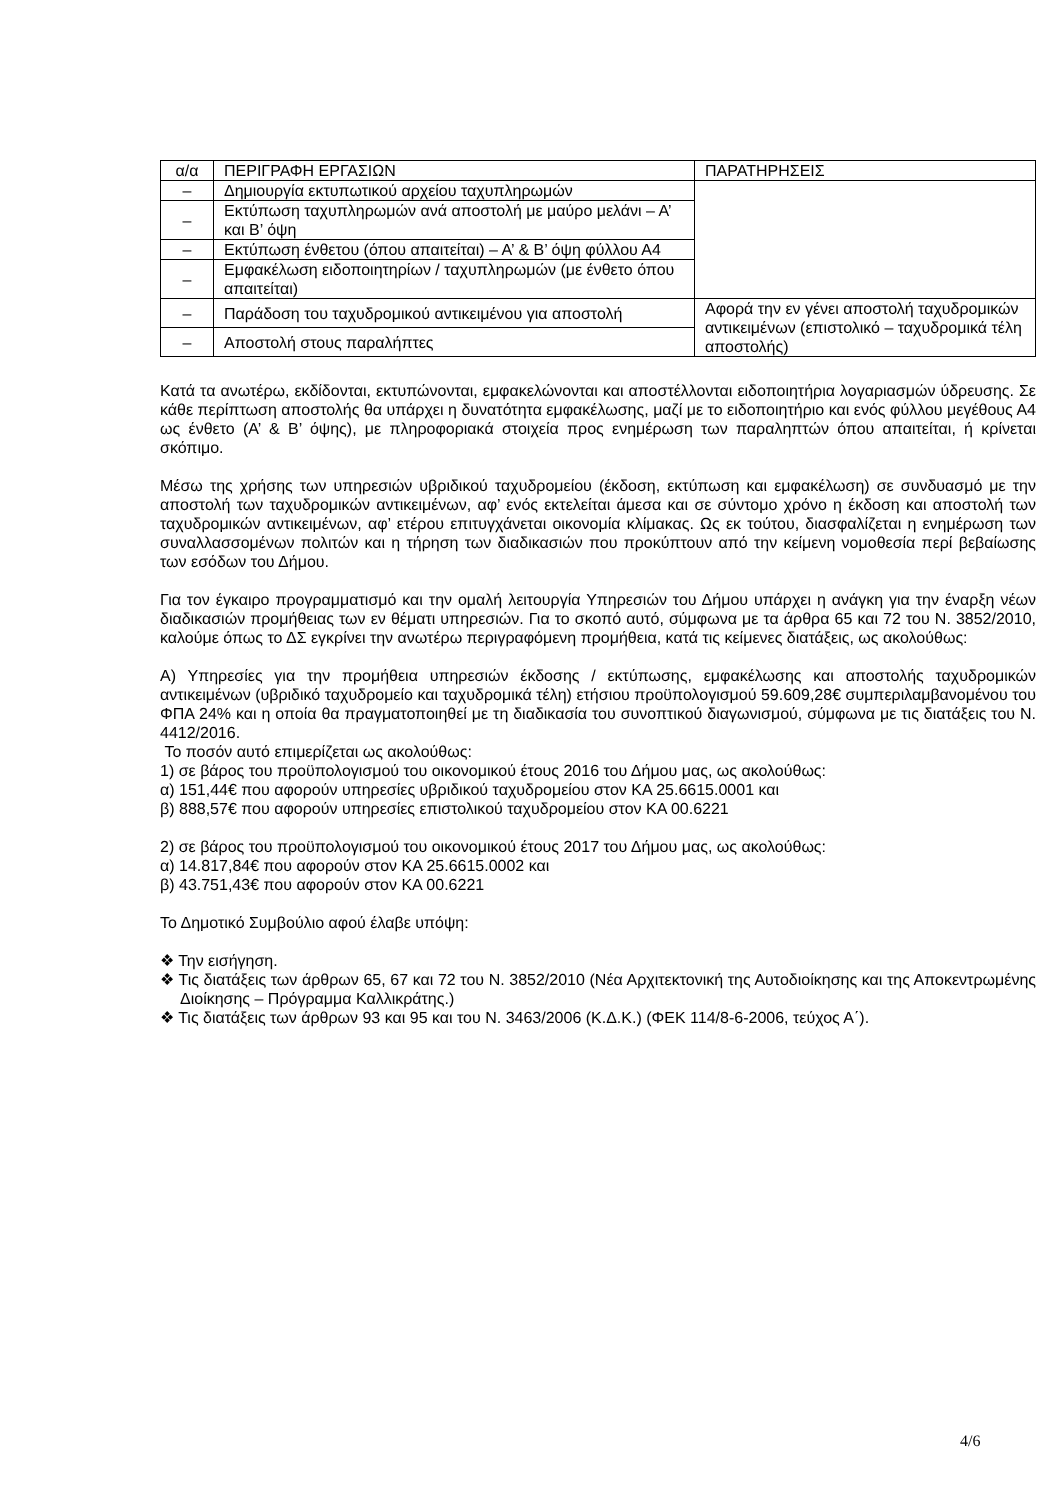| α/α | ΠΕΡΙΓΡΑΦΗ ΕΡΓΑΣΙΩΝ | ΠΑΡΑΤΗΡΗΣΕΙΣ |
| – | Δημιουργία εκτυπωτικού αρχείου ταχυπληρωμών | |
| – | Εκτύπωση ταχυπληρωμών ανά αποστολή με μαύρο μελάνι – Α’ και Β’ όψη | |
| – | Εκτύπωση ένθετου (όπου απαιτείται) – Α’ & Β’ όψη φύλλου Α4 | |
| – | Εμφακέλωση ειδοποιητηρίων / ταχυπληρωμών (με ένθετο όπου απαιτείται) | |
| – | Παράδοση του ταχυδρομικού αντικειμένου για αποστολή | Αφορά την εν γένει αποστολή ταχυδρομικών αντικειμένων (επιστολικό – ταχυδρομικά τέλη αποστολής) |
| – | Αποστολή στους παραλήπτες | |
Κατά τα ανωτέρω, εκδίδονται, εκτυπώνονται, εμφακελώνονται και αποστέλλονται ειδοποιητήρια λογαριασμών ύδρευσης. Σε κάθε περίπτωση αποστολής θα υπάρχει η δυνατότητα εμφακέλωσης, μαζί με το ειδοποιητήριο και ενός φύλλου μεγέθους Α4 ως ένθετο (Α’ & Β’ όψης), με πληροφοριακά στοιχεία προς ενημέρωση των παραληπτών όπου απαιτείται, ή κρίνεται σκόπιμο.
Μέσω της χρήσης των υπηρεσιών υβριδικού ταχυδρομείου (έκδοση, εκτύπωση και εμφακέλωση) σε συνδυασμό με την αποστολή των ταχυδρομικών αντικειμένων, αφ’ ενός εκτελείται άμεσα και σε σύντομο χρόνο η έκδοση και αποστολή των ταχυδρομικών αντικειμένων, αφ’ ετέρου επιτυγχάνεται οικονομία κλίμακας. Ως εκ τούτου, διασφαλίζεται η ενημέρωση των συναλλασσομένων πολιτών και η τήρηση των διαδικασιών που προκύπτουν από την κείμενη νομοθεσία περί βεβαίωσης των εσόδων του Δήμου.
Για τον έγκαιρο προγραμματισμό και την ομαλή λειτουργία Υπηρεσιών του Δήμου υπάρχει η ανάγκη για την έναρξη νέων διαδικασιών προμήθειας των εν θέματι υπηρεσιών. Για το σκοπό αυτό, σύμφωνα με τα άρθρα 65 και 72 του Ν. 3852/2010, καλούμε όπως το ΔΣ εγκρίνει την ανωτέρω περιγραφόμενη προμήθεια, κατά τις κείμενες διατάξεις, ως ακολούθως:
Α) Υπηρεσίες για την προμήθεια υπηρεσιών έκδοσης / εκτύπωσης, εμφακέλωσης και αποστολής ταχυδρομικών αντικειμένων (υβριδικό ταχυδρομείο και ταχυδρομικά τέλη) ετήσιου προϋπολογισμού 59.609,28€ συμπεριλαμβανομένου του ΦΠΑ 24% και η οποία θα πραγματοποιηθεί με τη διαδικασία του συνοπτικού διαγωνισμού, σύμφωνα με τις διατάξεις του Ν. 4412/2016.
Το ποσόν αυτό επιμερίζεται ως ακολούθως:
1) σε βάρος του προϋπολογισμού του οικονομικού έτους 2016 του Δήμου μας, ως ακολούθως:
α) 151,44€ που αφορούν υπηρεσίες υβριδικού ταχυδρομείου στον ΚΑ 25.6615.0001 και
β) 888,57€ που αφορούν υπηρεσίες επιστολικού ταχυδρομείου στον ΚΑ 00.6221
2) σε βάρος του προϋπολογισμού του οικονομικού έτους 2017 του Δήμου μας, ως ακολούθως:
α) 14.817,84€ που αφορούν στον ΚΑ 25.6615.0002 και
β) 43.751,43€ που αφορούν στον ΚΑ 00.6221
Το Δημοτικό Συμβούλιο αφού έλαβε υπόψη:
❖ Την εισήγηση.
❖ Τις διατάξεις των άρθρων 65, 67 και 72 του Ν. 3852/2010 (Νέα Αρχιτεκτονική της Αυτοδιοίκησης και της Αποκεντρωμένης Διοίκησης – Πρόγραμμα Καλλικράτης.)
❖ Τις διατάξεις των άρθρων 93 και 95 και του Ν. 3463/2006 (Κ.Δ.Κ.) (ΦΕΚ 114/8-6-2006, τεύχος Α΄).
4/6